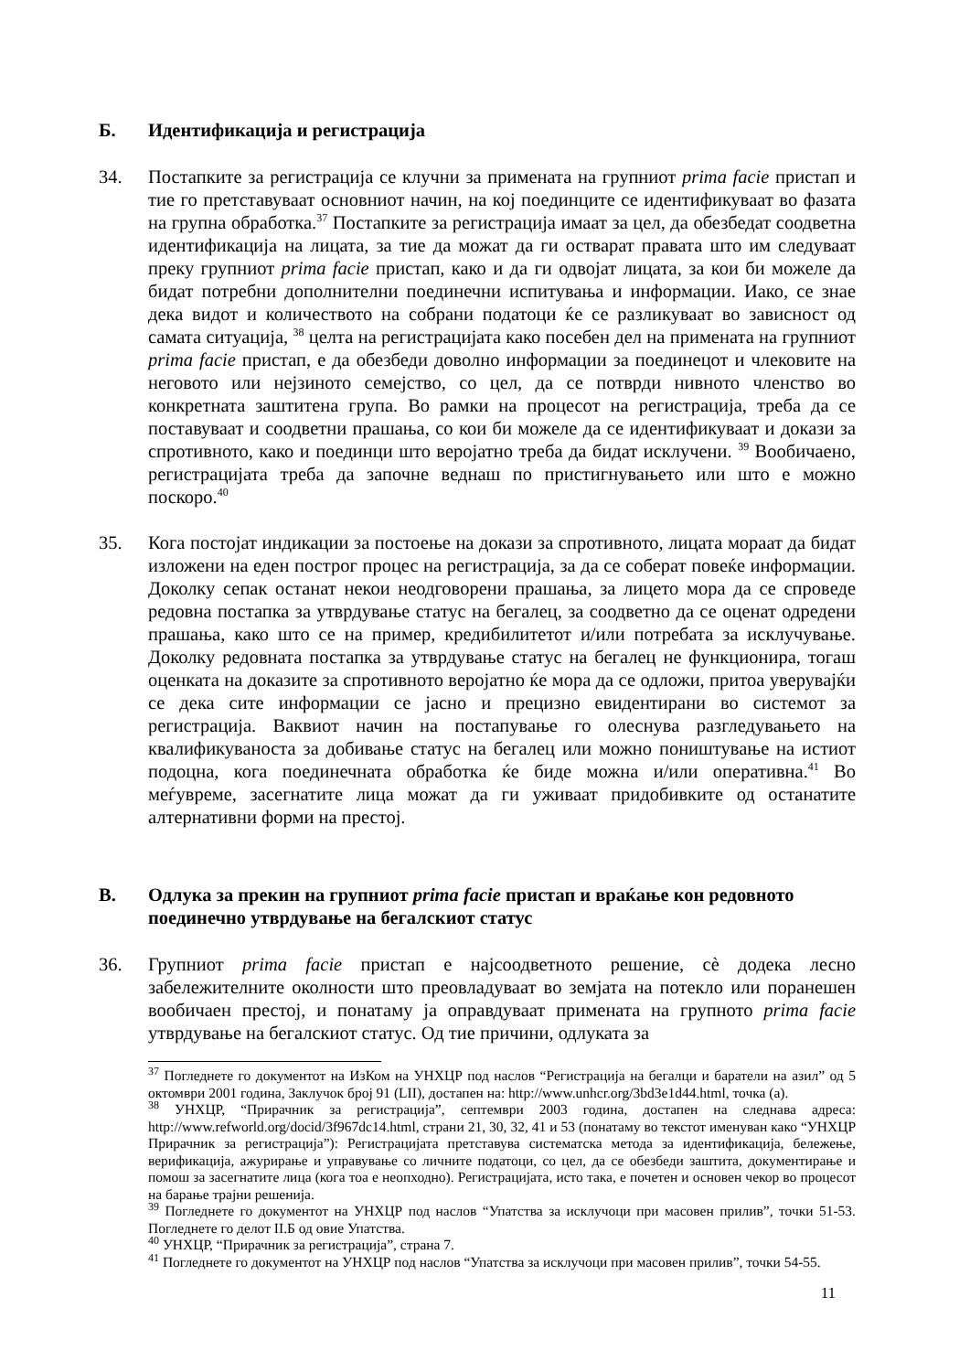Б. Идентификација и регистрација
34. Постапките за регистрација се клучни за примената на групниот prima facie пристап и тие го претставуваат основниот начин, на кој поединците се идентификуваат во фазата на групна обработка.<sup>37</sup> Постапките за регистрација имаат за цел, да обезбедат соодветна идентификација на лицата, за тие да можат да ги остварат правата што им следуваат преку групниот prima facie пристап, како и да ги одвојат лицата, за кои би можеле да бидат потребни дополнителни поединечни испитувања и информации. Иако, се знае дека видот и количеството на собрани податоци ќе се разликуваат во зависност од самата ситуација, <sup>38</sup> целта на регистрацијата како посебен дел на примената на групниот prima facie пристап, е да обезбеди доволно информации за поединецот и члековите на неговото или нејзиното семејство, со цел, да се потврди нивното членство во конкретната заштитена група. Во рамки на процесот на регистрација, треба да се поставуваат и соодветни прашања, со кои би можеле да се идентификуваат и докази за спротивното, како и поединци што веројатно треба да бидат исклучени. <sup>39</sup> Вообичаено, регистрацијата треба да започне веднаш по пристигнувањето или што е можно поскоро.<sup>40</sup>
35. Кога постојат индикации за постоење на докази за спротивното, лицата мораат да бидат изложени на еден построг процес на регистрација, за да се соберат повеќе информации. Доколку сепак останат некои неодговорени прашања, за лицето мора да се спроведе редовна постапка за утврдување статус на бегалец, за соодветно да се оценат одредени прашања, како што се на пример, кредибилитетот и/или потребата за исклучување. Доколку редовната постапка за утврдување статус на бегалец не функционира, тогаш оценката на доказите за спротивното веројатно ќе мора да се одложи, притоа уверувајќи се дека сите информации се јасно и прецизно евидентирани во системот за регистрација. Ваквиот начин на постапување го олеснува разгледувањето на квалификуваноста за добивање статус на бегалец или можно поништување на истиот подоцна, кога поединечната обработка ќе биде можна и/или оперативна.<sup>41</sup> Во меѓувреме, засегнатите лица можат да ги уживаат придобивките од останатите алтернативни форми на престој.
В. Одлука за прекин на групниот prima facie пристап и враќање кон редовното поединечно утврдување на бегалскиот статус
36. Групниот prima facie пристап е најсоодветното решение, сè додека лесно забележителните околности што преовладуваат во земјата на потекло или поранешен вообичаен престој, и понатаму ја оправдуваат примената на групното prima facie утврдување на бегалскиот статус. Од тие причини, одлуката за
<sup>37</sup> Погледнете го документот на ИзКом на УНХЦР под наслов “Регистрација на бегалци и баратели на азил” од 5 октомври 2001 година, Заклучок број 91 (LII), достапен на: http://www.unhcr.org/3bd3e1d44.html, точка (а).
<sup>38</sup> УНХЦР, “Прирачник за регистрација”, септември 2003 година, достапен на следнава адреса: http://www.refworld.org/docid/3f967dc14.html, страни 21, 30, 32, 41 и 53 (понатаму во текстот именуван како “УНХЦР Прирачник за регистрација”): Регистрацијата претставува систематска метода за идентификација, бележење, верификација, ажурирање и управување со личните податоци, со цел, да се обезбеди заштита, документирање и помош за засегнатите лица (кога тоа е неопходно). Регистрацијата, исто така, е почетен и основен чекор во процесот на барање трајни решенија.
<sup>39</sup> Погледнете го документот на УНХЦР под наслов “Упатства за исклучоци при масовен прилив”, точки 51-53. Погледнете го делот II.Б од овие Упатства.
<sup>40</sup> УНХЦР, “Прирачник за регистрација”, страна 7.
<sup>41</sup> Погледнете го документот на УНХЦР под наслов “Упатства за исклучоци при масовен прилив”, точки 54-55.
11